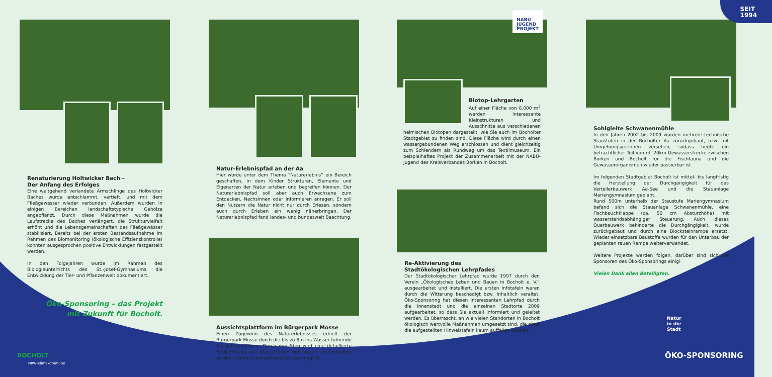Renaturierung Holtwicker Bach –
Der Anfang des Erfolges
Eine weitgehend verlandete Armschlinge des Holtwicker Baches wurde entschlammt, vertieft, und mit dem Fließgewässer wieder verbunden. Außerdem wurden in einigen Bereichen landschaftstypische Gehölze angepflanzt. Durch diese Maßnahmen wurde die Laufstrecke des Baches verlängert, die Strukturvielfalt erhöht und die Lebensgemeinschaften des Fließgewässer stabilisiert. Bereits bei der ersten Bestandsaufnahme im Rahmen des Biomonitoring (ökologische Effizienzkontrolle) konnten ausgesprochen positive Entwicklungen festgestellt werden.
In den Folgejahren wurde im Rahmen des Biologieunterrichts des St.-Josef-Gymnasiums die Entwicklung der Tier- und Pflanzenwelt dokumentiert.
Öko-Sponsoring – das Projekt
mit Zukunft für Bocholt.
Natur-Erlebnispfad an der Aa
Hier wurde unter dem Thema “Naturerlebnis” ein Bereich geschaffen, in dem Kinder Strukturen, Elemente und Eigenarten der Natur erleben und begreifen können. Der Naturerlebnispfad soll aber auch Erwachsene zum Entdecken, Nachsinnen oder Informieren anregen. Er soll den Nutzern die Natur nicht nur durch Erlesen, sondern auch durch Erleben ein wenig näherbringen. Der Naturerlebnispfad fand landes- und bundesweit Beachtung.
Aussichtsplattform im Bürgerpark Mosse
Einen Zugewinn des Naturerlebnisses erhielt der Bürgerpark Mosse durch die bis zu 8m ins Wasser führende Aussichtsplattform. Durch den Steg wird eine detaillierte Beobachtung von Wassertieren und Vögeln insbesondere an der Uferzone und auf dem Wasser möglich.
NABU
JUGEND
PROJEKT
Biotop-Lehrgarten
Auf einer Fläche von 6.000 m<sup>2</sup> werden interessante Kleinstrukturen und Ausschnitte aus verschiedenen heimischen Biotopen dargestellt, wie Sie auch im Bocholter Stadtgebiet zu finden sind. Diese Fläche wird durch einen wassergebundenen Weg erschlossen und dient gleichzeitig zum Schlendern als Rundweg um das Textilmuseum. Ein beispielhaftes Projekt der Zusammenarbeit mit der NABU-Jugend des Kreisverbandes Borken in Bocholt.
Re-Aktivierung des
Stadtökologischen Lehrpfades
Der Stadtökologischer Lehrpfad wurde 1997 durch den Verein „Ökologisches Leben und Bauen in Bocholt e. V.“ ausgearbeitet und installiert. Die ersten Infotafeln waren durch die Witterung beschädigt bzw. inhaltlich veraltet. Öko-Sponsoring hat diesen interessanten Lehrpfad durch die Innenstadt und die einzelnen Stadtorte 2009 aufgearbeitet, so dass Sie aktuell informiert und geleitet werden. Es überrascht, an wie vielen Standorten in Bocholt ökologisch wertvolle Maßnahmen umgesetzt sind, die ohne die aufgestellten Hinweistafeln kaum auffallen würden.
SEIT
1994
Sohlgleite Schwanenmühle
In den Jahren 2002 bis 2009 wurden mehrere technische Staustufen in der Bocholter Aa zurückgebaut, bzw. mit Umgehungsgerinnen versehen, sodass heute ein beträchtlicher Teil von rd. 20km Gewässerstrecke zwischen Borken und Bocholt für die Fischfauna und die Gewässerorganismen wieder passierbar ist.
Im folgenden Stadtgebiet Bocholt ist mittel- bis langfristig die Herstellung der Durchgängigkeit für das Verteilerbauwerk Aa-See und die Stauanlage Mariengymnasium geplant.
Rund 500m unterhalb der Staustufe Mariengymnasium befand sich die Stauanlage Schwanenmühle, eine Fischbauchklappe (ca. 50 cm Absturzhöhe) mit wasserstandsabhängiger Steuerung. Auch dieses Querbauwerk behinderte die Durchgängigkeit, wurde zurückgebaut und durch eine Blocksteinrampe ersetzt. Wieder einsetzbare Baustoffe wurden für den Unterbau der geplanten rauen Rampe weiterverwendet.
Weitere Projekte werden folgen, darüber sind sich die Sponsoren des Öko-Sponsorings einig!
Vielen Dank allen Beteiligten.
BOCHOLT
NRW-Klimakommune
Natur
in die
Stadt
ÖKO-SPONSORING